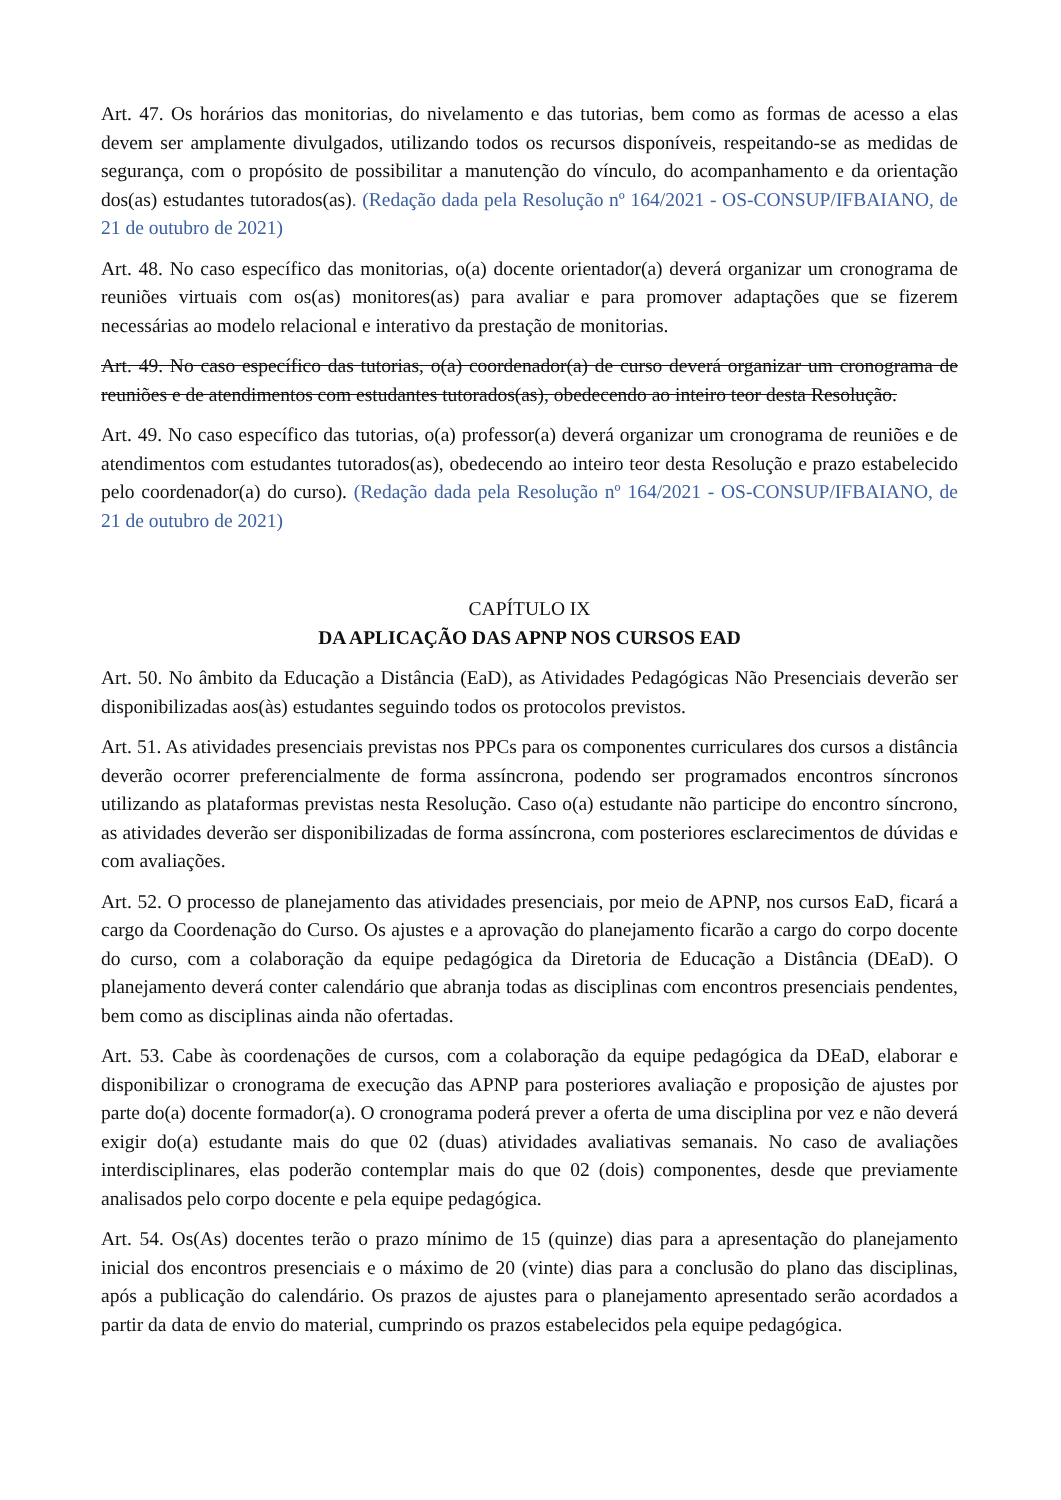Art. 47. Os horários das monitorias, do nivelamento e das tutorias, bem como as formas de acesso a elas devem ser amplamente divulgados, utilizando todos os recursos disponíveis, respeitando-se as medidas de segurança, com o propósito de possibilitar a manutenção do vínculo, do acompanhamento e da orientação dos(as) estudantes tutorados(as). (Redação dada pela Resolução nº 164/2021 - OS-CONSUP/IFBAIANO, de 21 de outubro de 2021)
Art. 48. No caso específico das monitorias, o(a) docente orientador(a) deverá organizar um cronograma de reuniões virtuais com os(as) monitores(as) para avaliar e para promover adaptações que se fizerem necessárias ao modelo relacional e interativo da prestação de monitorias.
Art. 49. No caso específico das tutorias, o(a) coordenador(a) de curso deverá organizar um cronograma de reuniões e de atendimentos com estudantes tutorados(as), obedecendo ao inteiro teor desta Resolução.
Art. 49. No caso específico das tutorias, o(a) professor(a) deverá organizar um cronograma de reuniões e de atendimentos com estudantes tutorados(as), obedecendo ao inteiro teor desta Resolução e prazo estabelecido pelo coordenador(a) do curso). (Redação dada pela Resolução nº 164/2021 - OS-CONSUP/IFBAIANO, de 21 de outubro de 2021)
CAPÍTULO IX
DA APLICAÇÃO DAS APNP NOS CURSOS EAD
Art. 50. No âmbito da Educação a Distância (EaD), as Atividades Pedagógicas Não Presenciais deverão ser disponibilizadas aos(às) estudantes seguindo todos os protocolos previstos.
Art. 51. As atividades presenciais previstas nos PPCs para os componentes curriculares dos cursos a distância deverão ocorrer preferencialmente de forma assíncrona, podendo ser programados encontros síncronos utilizando as plataformas previstas nesta Resolução. Caso o(a) estudante não participe do encontro síncrono, as atividades deverão ser disponibilizadas de forma assíncrona, com posteriores esclarecimentos de dúvidas e com avaliações.
Art. 52. O processo de planejamento das atividades presenciais, por meio de APNP, nos cursos EaD, ficará a cargo da Coordenação do Curso. Os ajustes e a aprovação do planejamento ficarão a cargo do corpo docente do curso, com a colaboração da equipe pedagógica da Diretoria de Educação a Distância (DEaD). O planejamento deverá conter calendário que abranja todas as disciplinas com encontros presenciais pendentes, bem como as disciplinas ainda não ofertadas.
Art. 53. Cabe às coordenações de cursos, com a colaboração da equipe pedagógica da DEaD, elaborar e disponibilizar o cronograma de execução das APNP para posteriores avaliação e proposição de ajustes por parte do(a) docente formador(a). O cronograma poderá prever a oferta de uma disciplina por vez e não deverá exigir do(a) estudante mais do que 02 (duas) atividades avaliativas semanais. No caso de avaliações interdisciplinares, elas poderão contemplar mais do que 02 (dois) componentes, desde que previamente analisados pelo corpo docente e pela equipe pedagógica.
Art. 54. Os(As) docentes terão o prazo mínimo de 15 (quinze) dias para a apresentação do planejamento inicial dos encontros presenciais e o máximo de 20 (vinte) dias para a conclusão do plano das disciplinas, após a publicação do calendário. Os prazos de ajustes para o planejamento apresentado serão acordados a partir da data de envio do material, cumprindo os prazos estabelecidos pela equipe pedagógica.